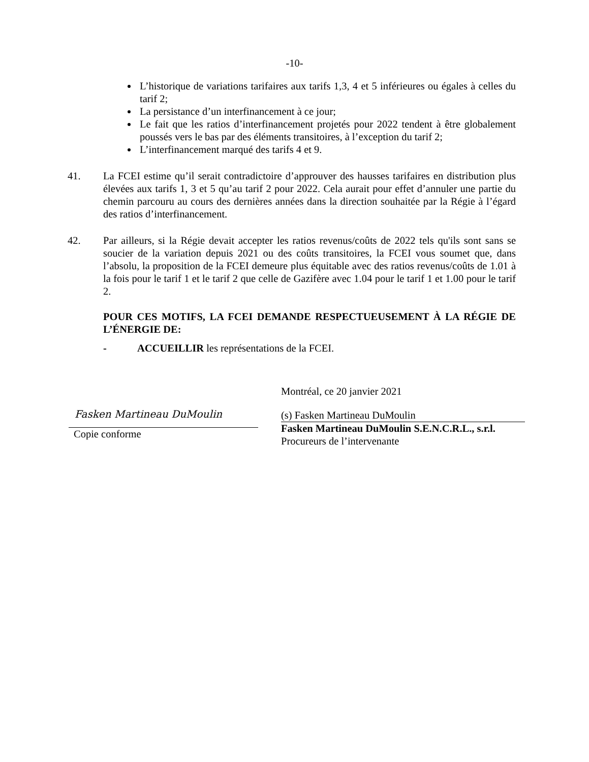-10-
L’historique de variations tarifaires aux tarifs 1,3, 4 et 5 inférieures ou égales à celles du tarif 2;
La persistance d’un interfinancement à ce jour;
Le fait que les ratios d’interfinancement projetés pour 2022 tendent à être globalement poussés vers le bas par des éléments transitoires, à l’exception du tarif 2;
L’interfinancement marqué des tarifs 4 et 9.
41. La FCEI estime qu’il serait contradictoire d’approuver des hausses tarifaires en distribution plus élevées aux tarifs 1, 3 et 5 qu’au tarif 2 pour 2022. Cela aurait pour effet d’annuler une partie du chemin parcouru au cours des dernières années dans la direction souhaitée par la Régie à l’égard des ratios d’interfinancement.
42. Par ailleurs, si la Régie devait accepter les ratios revenus/coûts de 2022 tels qu'ils sont sans se soucier de la variation depuis 2021 ou des coûts transitoires, la FCEI vous soumet que, dans l’absolu, la proposition de la FCEI demeure plus équitable avec des ratios revenus/coûts de 1.01 à la fois pour le tarif 1 et le tarif 2 que celle de Gazifère avec 1.04 pour le tarif 1 et 1.00 pour le tarif 2.
POUR CES MOTIFS, LA FCEI DEMANDE RESPECTUEUSEMENT À LA RÉGIE DE L’ÉNERGIE DE:
- ACCUEILLIR les représentations de la FCEI.
Fasken Martineau DuMoulin
Copie conforme
Montréal, ce 20 janvier 2021
(s) Fasken Martineau DuMoulin
Fasken Martineau DuMoulin S.E.N.C.R.L., s.r.l.
Procureurs de l’intervenante